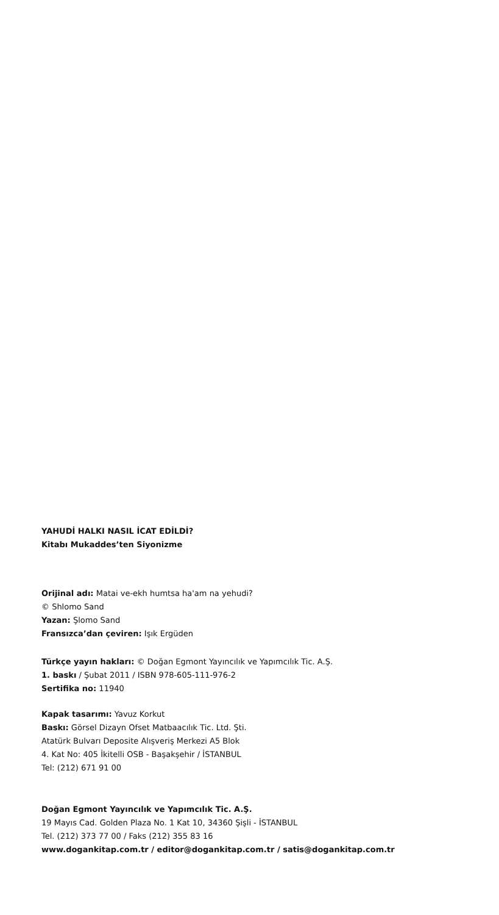YAHUDİ HALKI NASIL İCAT EDİLDİ?
Kitabı Mukaddes’ten Siyonizme
Orijinal adı: Matai ve-ekh humtsa ha'am na yehudi?
© Shlomo Sand
Yazan: Şlomo Sand
Fransızca’dan çeviren: Işık Ergüden
Türkçe yayın hakları: © Doğan Egmont Yayıncılık ve Yapımcılık Tic. A.Ş.
1. baskı / Şubat 2011 / ISBN 978-605-111-976-2
Sertifika no: 11940
Kapak tasarımı: Yavuz Korkut
Baskı: Görsel Dizayn Ofset Matbaacılık Tic. Ltd. Şti.
Atatürk Bulvarı Deposite Alışveriş Merkezi A5 Blok
4. Kat No: 405 İkitelli OSB - Başakşehir / İSTANBUL
Tel: (212) 671 91 00
Doğan Egmont Yayıncılık ve Yapımcılık Tic. A.Ş.
19 Mayıs Cad. Golden Plaza No. 1 Kat 10, 34360 Şişli - İSTANBUL
Tel. (212) 373 77 00 / Faks (212) 355 83 16
www.dogankitap.com.tr / editor@dogankitap.com.tr / satis@dogankitap.com.tr